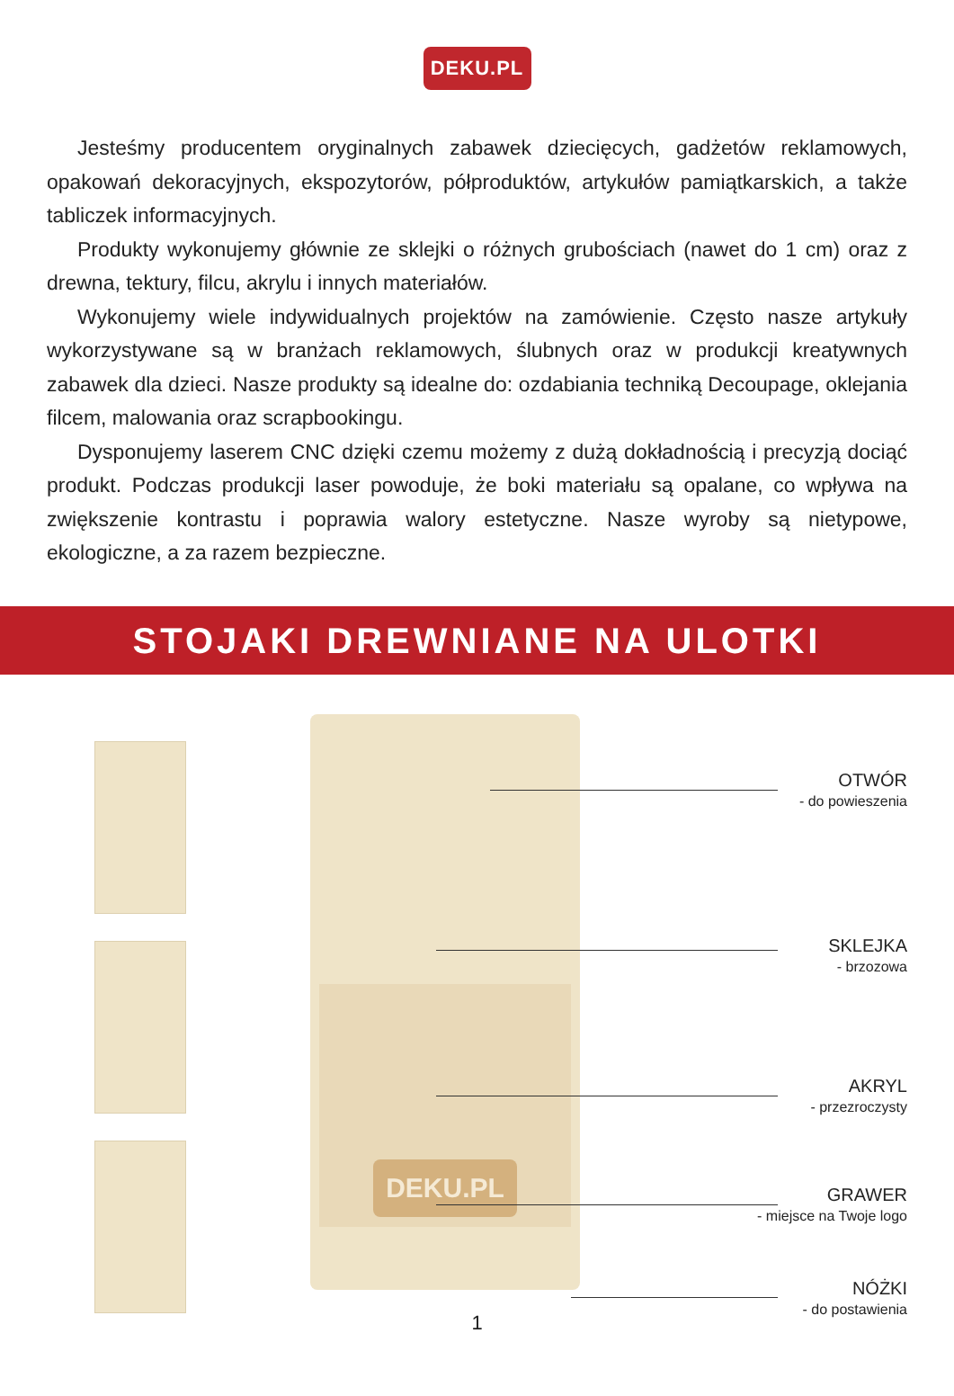DEKU.PL
Jesteśmy producentem oryginalnych zabawek dziecięcych, gadżetów reklamowych, opakowań dekoracyjnych, ekspozytorów, półproduktów, artykułów pamiątkarskich, a także tabliczek informacyjnych.
Produkty wykonujemy głównie ze sklejki o różnych grubościach (nawet do 1 cm) oraz z drewna, tektury, filcu, akrylu i innych materiałów.
Wykonujemy wiele indywidualnych projektów na zamówienie. Często nasze artykuły wykorzystywane są w branżach reklamowych, ślubnych oraz w produkcji kreatywnych zabawek dla dzieci. Nasze produkty są idealne do: ozdabiania techniką Decoupage, oklejania filcem, malowania oraz scrapbookingu.
Dysponujemy laserem CNC dzięki czemu możemy z dużą dokładnością i precyzją dociąć produkt. Podczas produkcji laser powoduje, że boki materiału są opalane, co wpływa na zwiększenie kontrastu i poprawia walory estetyczne. Nasze wyroby są nietypowe, ekologiczne, a za razem bezpieczne.
STOJAKI DREWNIANE NA ULOTKI
DEKU.PL
OTWÓR
- do powieszenia
SKLEJKA
- brzozowa
AKRYL
- przezroczysty
GRAWER
- miejsce na Twoje logo
NÓŻKI
- do postawienia
1